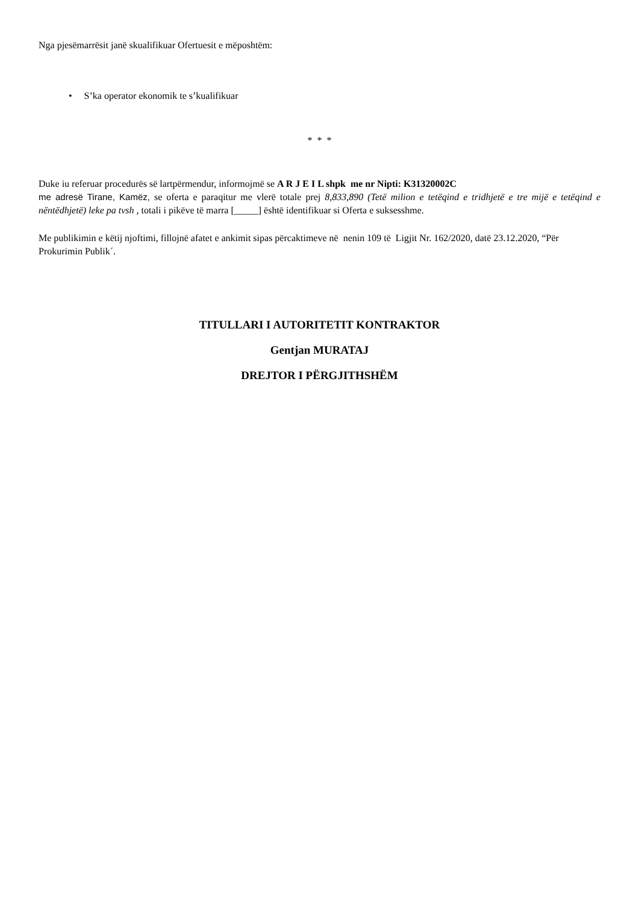Nga pjesëmarrësit janë skualifikuar Ofertuesit e mëposhtëm:
• S’ka operator ekonomik te s’kualifikuar
* * *
Duke iu referuar procedurës së lartpërmendur, informojmë se A R J E I L shpk me nr Nipti: K31320002C
me adresë Tirane, Kamëz, se oferta e paraqitur me vlerë totale prej 8,833,890 (Tetë milion e tetëqind e tridhjetë e tre mijë e tetëqind e nëntëdhjetë) leke pa tvsh , totali i pikëve të marra [_____] është identifikuar si Oferta e suksesshme.
Me publikimin e këtij njoftimi, fillojnë afatet e ankimit sipas përcaktimeve në nenin 109 të Ligjit Nr. 162/2020, datë 23.12.2020, “Për Prokurimin Publik´.
TITULLARI I AUTORITETIT KONTRAKTOR
Gentjan MURATAJ
DREJTOR I PËRGJITHSHËM